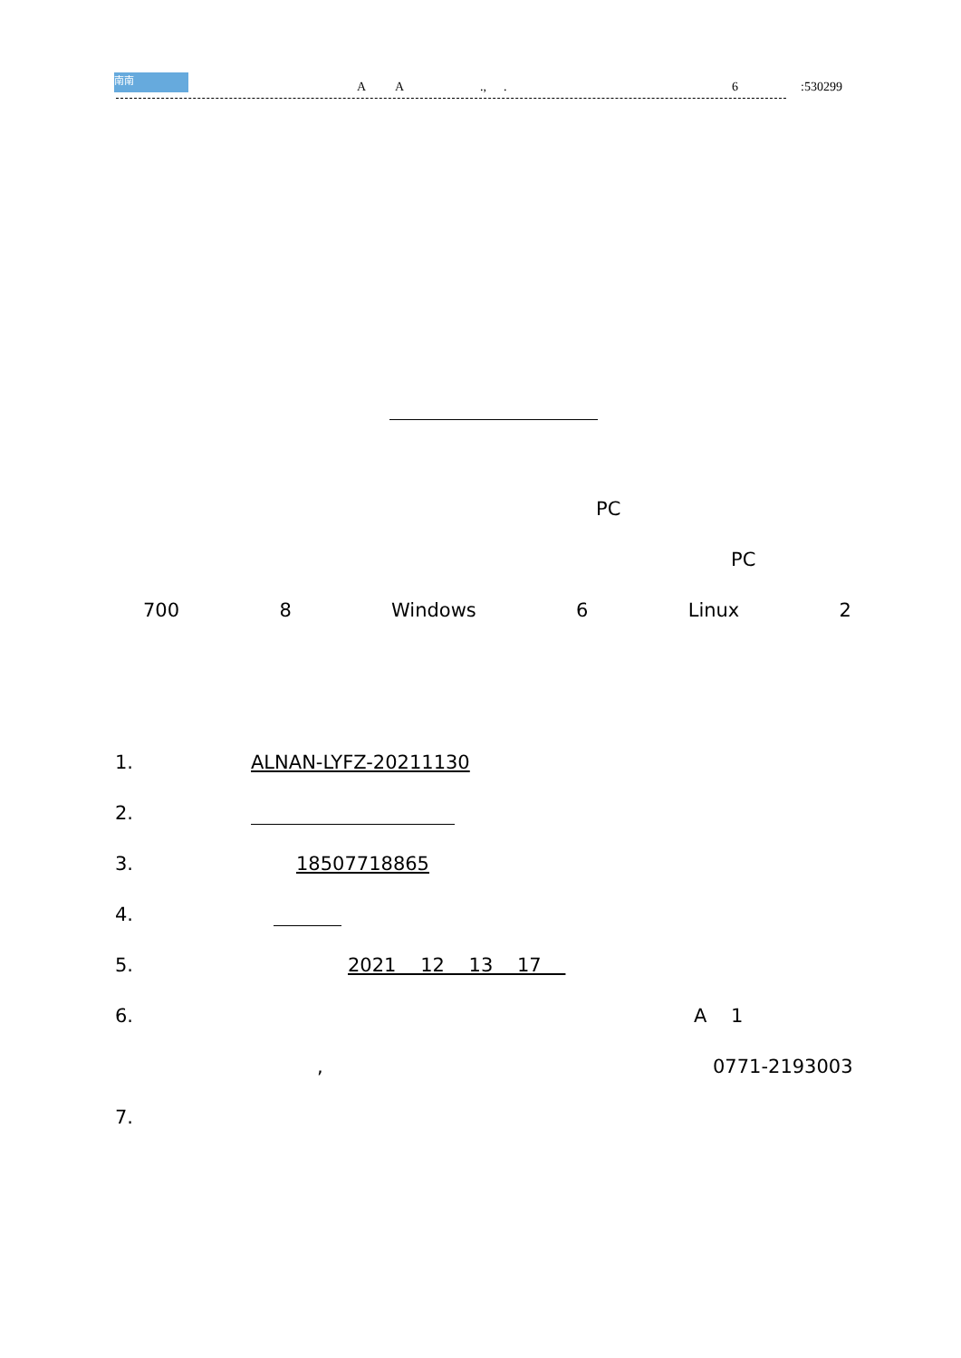南南
A A.,. 6:530299
PC
PC
700 8 Windows 6 Linux 2
1. ALNAN-LYFZ-20211130
2.
3. 18507718865
4.
5. 2021 12 13 17
6. A 1
, 0771-2193003
7.